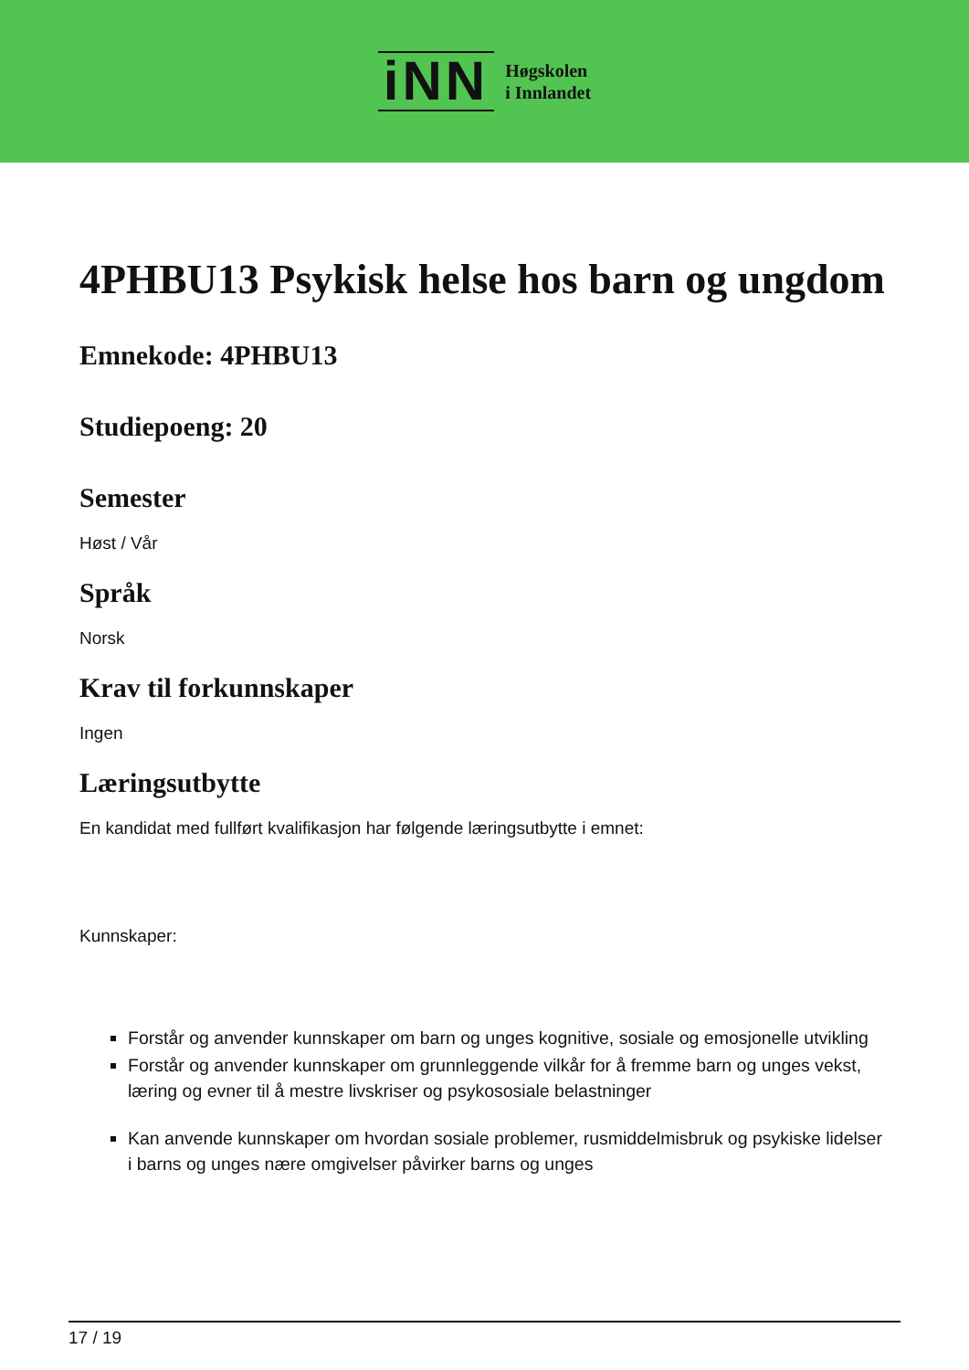iNN
Høgskolen
i Innlandet
4PHBU13 Psykisk helse hos barn og ungdom
Emnekode: 4PHBU13
Studiepoeng: 20
Semester
Høst / Vår
Språk
Norsk
Krav til forkunnskaper
Ingen
Læringsutbytte
En kandidat med fullført kvalifikasjon har følgende læringsutbytte i emnet:
Kunnskaper:
Forstår og anvender kunnskaper om barn og unges kognitive, sosiale og emosjonelle utvikling
Forstår og anvender kunnskaper om grunnleggende vilkår for å fremme barn og unges vekst, læring og evner til å mestre livskriser og psykososiale belastninger
Kan anvende kunnskaper om hvordan sosiale problemer, rusmiddelmisbruk og psykiske lidelser i barns og unges nære omgivelser påvirker barns og unges
17 / 19